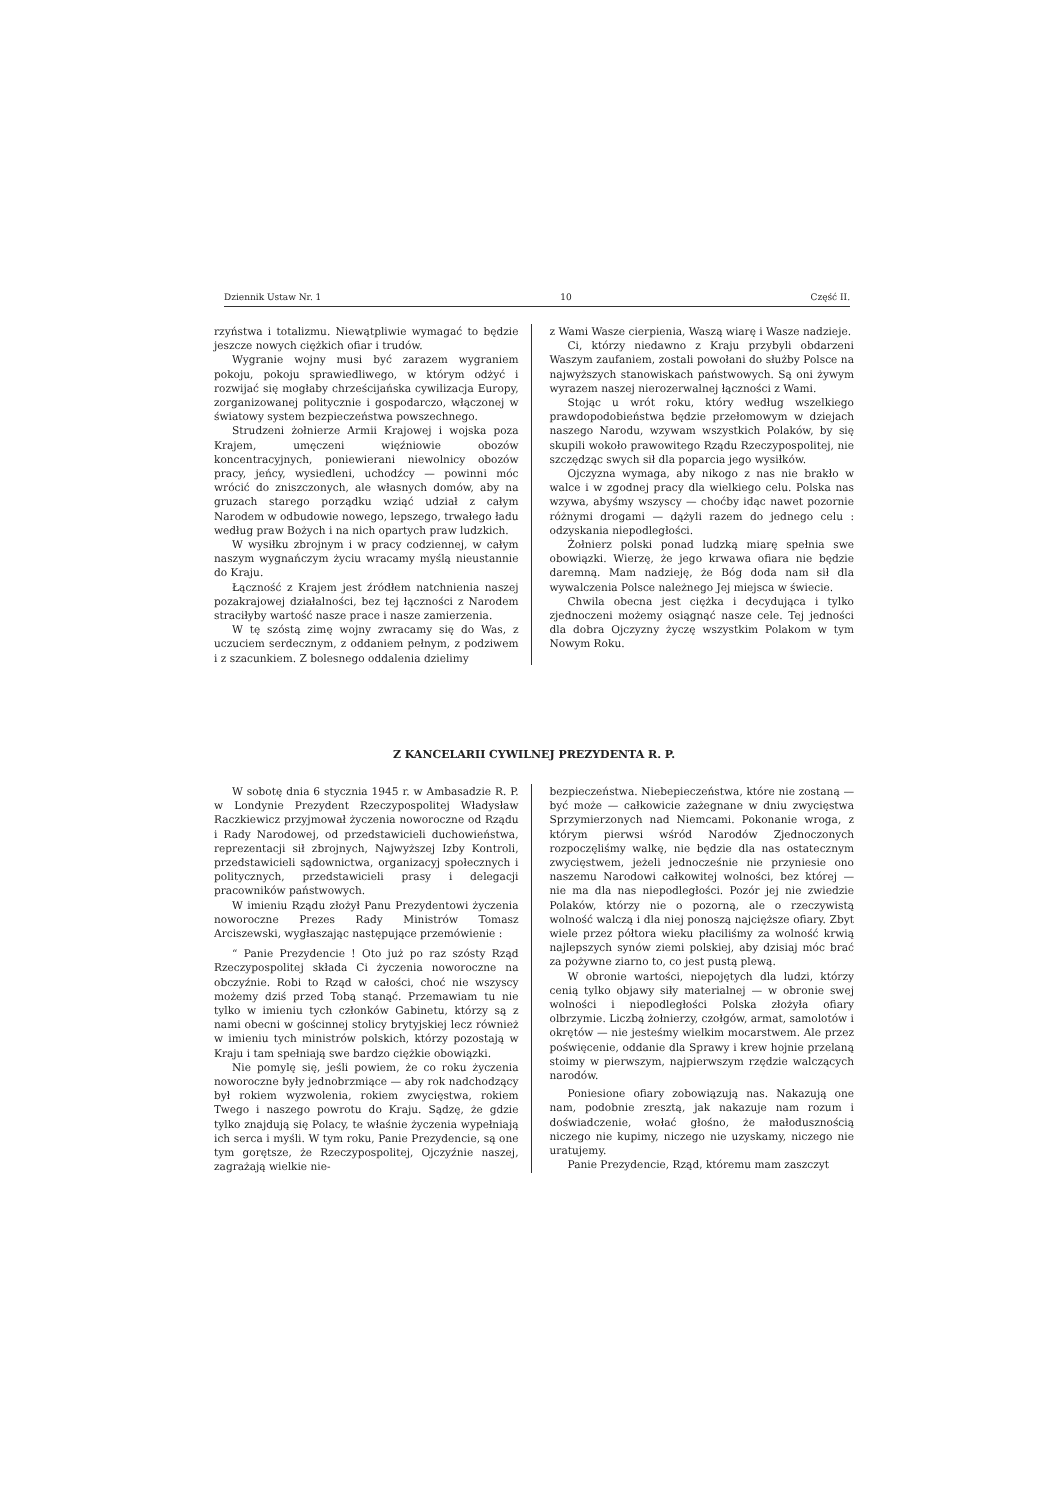Dziennik Ustaw Nr. 1 10 Część II.
rzyństwa i totalizmu. Niewątpliwie wymagać to będzie jeszcze nowych ciężkich ofiar i trudów.
Wygranie wojny musi być zarazem wygraniem pokoju, pokoju sprawiedliwego, w którym odżyć i rozwijać się mogłaby chrześcijańska cywilizacja Europy, zorganizowanej politycznie i gospodarczo, włączonej w światowy system bezpieczeństwa powszechnego.
Strudzeni żołnierze Armii Krajowej i wojska poza Krajem, umęczeni więźniowie obozów koncentracyjnych, poniewierani niewolnicy obozów pracy, jeńcy, wysiedleni, uchodźcy — powinni móc wrócić do zniszczonych, ale własnych domów, aby na gruzach starego porządku wziąć udział z całym Narodem w odbudowie nowego, lepszego, trwałego ładu według praw Bożych i na nich opartych praw ludzkich.
W wysiłku zbrojnym i w pracy codziennej, w całym naszym wygnańczym życiu wracamy myślą nieustannie do Kraju.
Łączność z Krajem jest źródłem natchnienia naszej pozakrajowej działalności, bez tej łączności z Narodem straciłyby wartość nasze prace i nasze zamierzenia.
W tę szóstą zimę wojny zwracamy się do Was, z uczuciem serdecznym, z oddaniem pełnym, z podziwem i z szacunkiem. Z bolesnego oddalenia dzielimy
z Wami Wasze cierpienia, Waszą wiarę i Wasze nadzieje.
Ci, którzy niedawno z Kraju przybyli obdarzeni Waszym zaufaniem, zostali powołani do służby Polsce na najwyższych stanowiskach państwowych. Są oni żywym wyrazem naszej nierozerwalnej łączności z Wami.
Stojąc u wrót roku, który według wszelkiego prawdopodobieństwa będzie przełomowym w dziejach naszego Narodu, wzywam wszystkich Polaków, by się skupili wokoło prawowitego Rządu Rzeczypospolitej, nie szczędząc swych sił dla poparcia jego wysiłków.
Ojczyzna wymaga, aby nikogo z nas nie brakło w walce i w zgodnej pracy dla wielkiego celu. Polska nas wzywa, abyśmy wszyscy — choćby idąc nawet pozornie różnymi drogami — dążyli razem do jednego celu : odzyskania niepodległości.
Żołnierz polski ponad ludzką miarę spełnia swe obowiązki. Wierzę, że jego krwawa ofiara nie będzie daremną. Mam nadzieję, że Bóg doda nam sił dla wywalczenia Polsce należnego Jej miejsca w świecie.
Chwila obecna jest ciężka i decydująca i tylko zjednoczeni możemy osiągnąć nasze cele. Tej jedności dla dobra Ojczyzny życzę wszystkim Polakom w tym Nowym Roku.
Z KANCELARII CYWILNEJ PREZYDENTA R. P.
W sobotę dnia 6 stycznia 1945 r. w Ambasadzie R. P. w Londynie Prezydent Rzeczypospolitej Władysław Raczkiewicz przyjmował życzenia noworoczne od Rządu i Rady Narodowej, od przedstawicieli duchowieństwa, reprezentacji sił zbrojnych, Najwyższej Izby Kontroli, przedstawicieli sądownictwa, organizacyj społecznych i politycznych, przedstawicieli prasy i delegacji pracowników państwowych.
W imieniu Rządu złożył Panu Prezydentowi życzenia noworoczne Prezes Rady Ministrów Tomasz Arciszewski, wygłaszając następujące przemówienie :
“ Panie Prezydencie ! Oto już po raz szósty Rząd Rzeczypospolitej składa Ci życzenia noworoczne na obczyźnie. Robi to Rząd w całości, choć nie wszyscy możemy dziś przed Tobą stanąć. Przemawiam tu nie tylko w imieniu tych członków Gabinetu, którzy są z nami obecni w gościnnej stolicy brytyjskiej lecz również w imieniu tych ministrów polskich, którzy pozostają w Kraju i tam spełniają swe bardzo ciężkie obowiązki.
Nie pomylę się, jeśli powiem, że co roku życzenia noworoczne były jednobrzmiące — aby rok nadchodzący był rokiem wyzwolenia, rokiem zwycięstwa, rokiem Twego i naszego powrotu do Kraju. Sądzę, że gdzie tylko znajdują się Polacy, te właśnie życzenia wypełniają ich serca i myśli. W tym roku, Panie Prezydencie, są one tym gorętsze, że Rzeczypospolitej, Ojczyźnie naszej, zagrażają wielkie nie-
bezpieczeństwa. Niebepieczeństwa, które nie zostaną — być może — całkowicie zażegnane w dniu zwycięstwa Sprzymierzonych nad Niemcami. Pokonanie wroga, z którym pierwsi wśród Narodów Zjednoczonych rozpoczęliśmy walkę, nie będzie dla nas ostatecznym zwycięstwem, jeżeli jednocześnie nie przyniesie ono naszemu Narodowi całkowitej wolności, bez której — nie ma dla nas niepodległości. Pozór jej nie zwiedzie Polaków, którzy nie o pozorną, ale o rzeczywistą wolność walczą i dla niej ponoszą najcięższe ofiary. Zbyt wiele przez półtora wieku płaciliśmy za wolność krwią najlepszych synów ziemi polskiej, aby dzisiaj móc brać za pożywne ziarno to, co jest pustą plewą.
W obronie wartości, niepojętych dla ludzi, którzy cenią tylko objawy siły materialnej — w obronie swej wolności i niepodległości Polska złożyła ofiary olbrzymie. Liczbą żołnierzy, czołgów, armat, samolotów i okrętów — nie jesteśmy wielkim mocarstwem. Ale przez poświęcenie, oddanie dla Sprawy i krew hojnie przelaną stoimy w pierwszym, najpierwszym rzędzie walczących narodów.
Poniesione ofiary zobowiązują nas. Nakazują one nam, podobnie zresztą, jak nakazuje nam rozum i doświadczenie, wołać głośno, że małodusznością niczego nie kupimy, niczego nie uzyskamy, niczego nie uratujemy.
Panie Prezydencie, Rząd, któremu mam zaszczyt